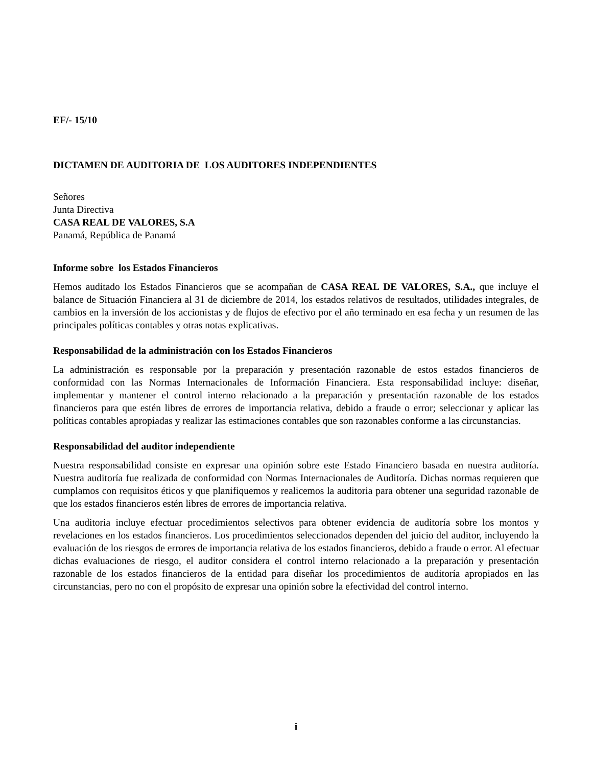EF/- 15/10
DICTAMEN DE AUDITORIA DE LOS AUDITORES INDEPENDIENTES
Señores
Junta Directiva
CASA REAL DE VALORES, S.A
Panamá, República de Panamá
Informe sobre los Estados Financieros
Hemos auditado los Estados Financieros que se acompañan de CASA REAL DE VALORES, S.A., que incluye el balance de Situación Financiera al 31 de diciembre de 2014, los estados relativos de resultados, utilidades integrales, de cambios en la inversión de los accionistas y de flujos de efectivo por el año terminado en esa fecha y un resumen de las principales políticas contables y otras notas explicativas.
Responsabilidad de la administración con los Estados Financieros
La administración es responsable por la preparación y presentación razonable de estos estados financieros de conformidad con las Normas Internacionales de Información Financiera. Esta responsabilidad incluye: diseñar, implementar y mantener el control interno relacionado a la preparación y presentación razonable de los estados financieros para que estén libres de errores de importancia relativa, debido a fraude o error; seleccionar y aplicar las políticas contables apropiadas y realizar las estimaciones contables que son razonables conforme a las circunstancias.
Responsabilidad del auditor independiente
Nuestra responsabilidad consiste en expresar una opinión sobre este Estado Financiero basada en nuestra auditoría. Nuestra auditoría fue realizada de conformidad con Normas Internacionales de Auditoría. Dichas normas requieren que cumplamos con requisitos éticos y que planifiquemos y realicemos la auditoria para obtener una seguridad razonable de que los estados financieros estén libres de errores de importancia relativa.
Una auditoria incluye efectuar procedimientos selectivos para obtener evidencia de auditoría sobre los montos y revelaciones en los estados financieros. Los procedimientos seleccionados dependen del juicio del auditor, incluyendo la evaluación de los riesgos de errores de importancia relativa de los estados financieros, debido a fraude o error. Al efectuar dichas evaluaciones de riesgo, el auditor considera el control interno relacionado a la preparación y presentación razonable de los estados financieros de la entidad para diseñar los procedimientos de auditoría apropiados en las circunstancias, pero no con el propósito de expresar una opinión sobre la efectividad del control interno.
i